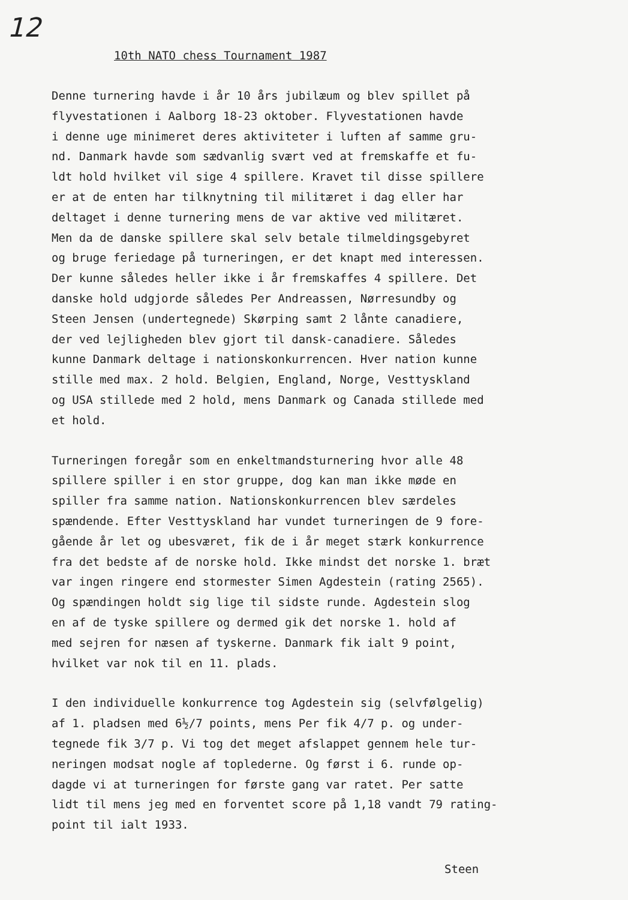12
10th NATO chess Tournament 1987
Denne turnering havde i år 10 års jubilæum og blev spillet på flyvestationen i Aalborg 18-23 oktober. Flyvestationen havde i denne uge minimeret deres aktiviteter i luften af samme gru- nd. Danmark havde som sædvanlig svært ved at fremskaffe et fu- ldt hold hvilket vil sige 4 spillere. Kravet til disse spillere er at de enten har tilknytning til militæret i dag eller har deltaget i denne turnering mens de var aktive ved militæret. Men da de danske spillere skal selv betale tilmeldingsgebyret og bruge feriedage på turneringen, er det knapt med interessen. Der kunne således heller ikke i år fremskaffes 4 spillere. Det danske hold udgjorde således Per Andreassen, Nørresundby og Steen Jensen (undertegnede) Skørping samt 2 lånte canadiere, der ved lejligheden blev gjort til dansk-canadiere. Således kunne Danmark deltage i nationskonkurrencen. Hver nation kunne stille med max. 2 hold. Belgien, England, Norge, Vesttyskland og USA stillede med 2 hold, mens Danmark og Canada stillede med et hold.
Turneringen foregår som en enkeltmandsturnering hvor alle 48 spillere spiller i en stor gruppe, dog kan man ikke møde en spiller fra samme nation. Nationskonkurrencen blev særdeles spændende. Efter Vesttyskland har vundet turneringen de 9 fore- gående år let og ubesværet, fik de i år meget stærk konkurrence fra det bedste af de norske hold. Ikke mindst det norske 1. bræt var ingen ringere end stormester Simen Agdestein (rating 2565). Og spændingen holdt sig lige til sidste runde. Agdestein slog en af de tyske spillere og dermed gik det norske 1. hold af med sejren for næsen af tyskerne. Danmark fik ialt 9 point, hvilket var nok til en 11. plads.
I den individuelle konkurrence tog Agdestein sig (selvfølgelig) af 1. pladsen med 6½/7 points, mens Per fik 4/7 p. og under- tegnede fik 3/7 p. Vi tog det meget afslappet gennem hele tur- neringen modsat nogle af toplederne. Og først i 6. runde op- dagde vi at turneringen for første gang var ratet. Per satte lidt til mens jeg med en forventet score på 1,18 vandt 79 rating- point til ialt 1933.
Steen